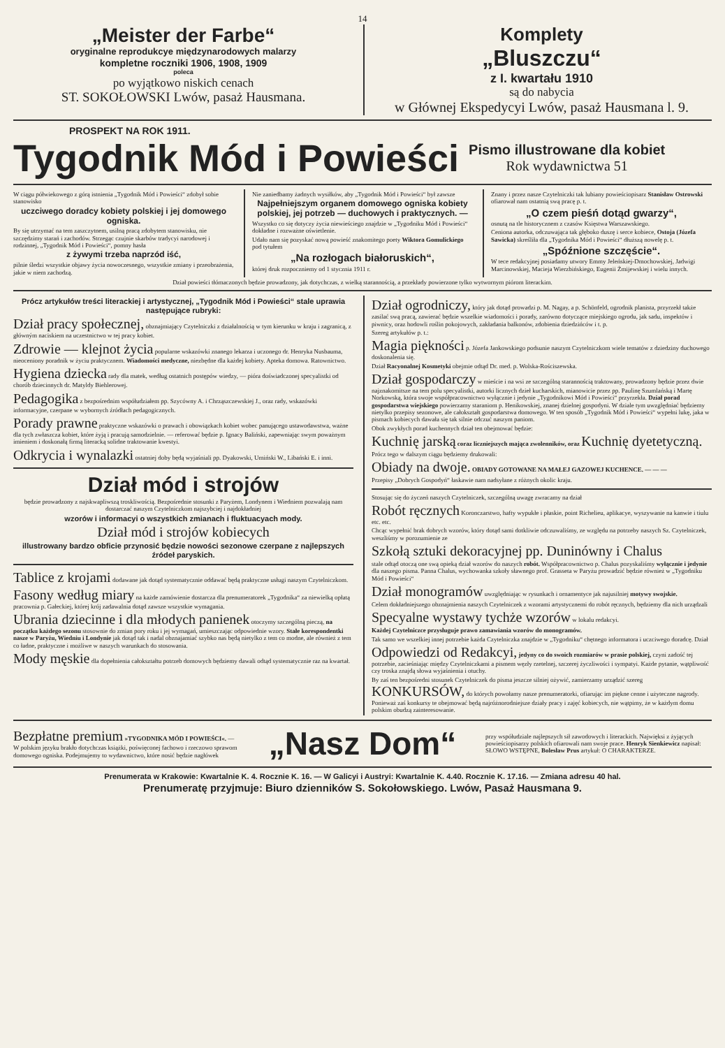14
„Meister der Farbe“
oryginalne reprodukcye międzynarodowych malarzy
kompletne roczniki 1906, 1908, 1909
poleca
po wyjątkowo niskich cenach
ST. SOKOŁOWSKI Lwów, pasaż Hausmana.
Komplety
„Bluszczu“
z I. kwartału 1910
są do nabycia
w Głównej Ekspedycyi Lwów, pasaż Hausmana l. 9.
PROSPEKT NA ROK 1911.
Tygodnik Mód i Powieści
Pismo illustrowane dla kobiet
Rok wydawnictwa 51
W ciągu półwiekowego z górą istnienia „Tygodnik Mód i Powieści“ zdobył sobie stanowisko
uczciwego doradcy kobiety polskiej i jej domowego ogniska.
By się utrzymać na tem zaszczytnem, usilną pracą zdobytem stanowisku, nie szczędzimy starań i zachodów. Strzegąc czujnie skarbów tradycyi narodowej i rodzinnej, „Tygodnik Mód i Powieści“, pomny hasła
z żywymi trzeba naprzód iść,
pilnie śledzi wszystkie objawy życia nowoczesnego, wszystkie zmiany i przeobrażenia, jakie w niem zachodzą.
Nie zaniedbamy żadnych wysiłków, aby „Tygodnik Mód i Powieści“ był zawsze
Najpełniejszym organem domowego ogniska kobiety polskiej, jej potrzeb — duchowych i praktycznych. —
Wszystko co się dotyczy życia niewieściego znajdzie w „Tygodniku Mód i Powieści“ dokładne i rozważne oświetlenie.
Udało nam się pozyskać nową powieść znakomitego poety Wiktora Gomulickiego pod tytułem
„Na rozłogach białoruskich“,
której druk rozpoczniemy od 1 stycznia 1911 r.
Znany i przez nasze Czytelniczki tak lubiany powieściopisarz Stanisław Ostrowski ofiarował nam ostatnią swą pracę p. t.
„O czem pieśń dotąd gwarzy“,
osnutą na tle historycznem z czasów Księstwa Warszawskiego.
Ceniona autorka, odczuwająca tak głęboko duszę i serce kobiece, Ostoja (Józefa Sawicka) skreśliła dla „Tygodnika Mód i Powieści“ dłuższą nowelę p. t.
„Spóźnione szczęście“.
W tece redakcyjnej posiadamy utwory Emmy Jeleńskiej-Dmochowskiej, Jadwigi Marcinowskiej, Macieja Wierzbińskiego, Eugenii Żmijewskiej i wielu innych.
Dział powieści tłómaczonych będzie prowadzony, jak dotychczas, z wielką starannością, a przekłady powierzone tylko wytwornym piórom literackim.
Prócz artykułów treści literackiej i artystycznej, „Tygodnik Mód i Powieści“ stale uprawia następujące rubryki:
Dział pracy społecznej, obznajmiający Czytelniczki z działalnością w tym kierunku w kraju i zagranicą, z główným naciskiem na uczestnictwo w tej pracy kobiet.
Zdrowie — klejnot życia popularne wskazówki znanego lekarza i uczonego dr. Henryka Nusbauma, nieoceniony poradnik w życiu praktycznem. Wiadomości medyczne, niezbędne dla każdej kobiety. Apteka domowa. Ratownictwo.
Hygiena dziecka rady dla matek, według ostatnich postępów wiedzy, — pióra doświadczonej specyalistki od chorób dziecinnych dr. Matyldy Biehlerowej.
Pedagogika z bezpośrednim współudziałem pp. Szycówny A. i Chrząszczewskiej J., oraz rady, wskazówki informacyjne, czerpane w wybornych źródłach pedagogicznych.
Porady prawne praktyczne wskazówki o prawach i obowiązkach kobiet wobec panującego ustawodawstwa, ważne dla tych zwłaszcza kobiet, które żyją i pracują samodzielnie. — referować będzie p. Ignacy Baliński, zapewniając swym poważnym imieniem i doskonałą firmą literacką solidne traktowanie kwestyi.
Odkrycia i wynalazki ostatniej doby będą wyjaśniali pp. Dyakowski, Umiński W., Libański E. i inni.
Dział mód i strojów
będzie prowadzony z najskwapliwszą troskliwością. Bezpośrednie stosunki z Paryżem, Londynem i Wiedniem pozwalają nam dostarczać naszym Czytelniczkom najszybciej i najdokładniej
wzorów i informacyi o wszystkich zmianach i fluktuacyach mody.
Dział mód i strojów kobiecych
illustrowany bardzo obficie przynosić będzie nowości sezonowe czerpane z najlepszych źródeł paryskich.
Tablice z krojami dodawane jak dotąd systematycznie oddawać będą praktyczne usługi naszym Czytelniczkom.
Fasony według miary na każde zamówienie dostarcza dla prenumeratorek „Tygodnika“ za niewielką opłatą pracownia p. Gałeckiej, której krój zadawalnia dotąd zawsze wszystkie wymagania.
Ubrania dziecinne i dla młodych panienek otoczymy szczególną pieczą, na początku każdego sezonu stosownie do zmian pory roku i jej wymagań, umieszczając odpowiednie wzory. Stałe korespondentki nasze w Paryżu, Wiedniu i Londynie jak dotąd tak i nadal obznajamiać szybko nas będą nietylko z tem co modne, ale również z tem co ładne, praktyczne i możliwe w naszych warunkach do stosowania.
Mody męskie dla dopełnienia całokształtu potrzeb domowych będziemy dawali odtąd systematycznie raz na kwartał.
Dział ogrodniczy, który jak dotąd prowadzi p. M. Nagay, a p. Schönfeld, ogrodnik planista, przyrzekł także zasilać swą pracą, zawierać będzie wszelkie wiadomości i porady, zarówno dotyczące miejskiego ogrodu, jak sadu, inspektów i piwnicy, oraz hodowli roślin pokojowych, zakładania balkonów, zdobienia dziedzińców i t. p.
Szereg artykułów p. t.:
Magia piękności p. Józefa Jankowskiego podsunie naszym Czytelniczkom wiele tematów z dziedziny duchowego doskonalenia się.
Dział Racyonalnej Kosmetyki obejmie odtąd Dr. med. p. Wolska-Rościszewska.
Dział gospodarczy w mieście i na wsi ze szczególną starannością traktowany, prowadzony będzie przez dwie najznakomitsze na tem polu specyalistki, autorki licznych dzieł kucharskich, mianowicie przez pp. Paulinę Szumlańską i Martę Norkowską, która swoje współpracownictwo wyłącznie i jedynie „Tygodnikowi Mód i Powieści“ przyrzekła. Dział porad gospodarstwa wiejskiego powierzamy staraniom p. Henikowskiej, znanej dzielnej gospodyni. W dziale tym uwzględniać będziemy nietylko przepisy sezonowe, ale całokształt gospodarstwa domowego. W ten sposób „Tygodnik Mód i Powieści“ wypełni lukę, jaka w pismach kobiecych dawała się tak silnie odczuć naszym paniom.
Obok zwykłych porad kuchennych dział ten obejmować będzie:
Kuchnię jarską coraz liczniejszych mająca zwolenników, oraz Kuchnię dyetetyczną.
Prócz tego w dalszym ciągu będziemy drukowali:
Obiady na dwoje. OBIADY GOTOWANE NA MAŁEJ GAZOWEJ KUCHENCE. — — —
Przepisy „Dobrych Gospodyń“ łaskawie nam nadsyłane z różnych okolic kraju.
Stosując się do życzeń naszych Czytelniczek, szczególną uwagę zwracamy na dział
Robót ręcznych Koronczarstwo, hafty wypukłe i płaskie, point Richelieu, aplikacye, wyszywanie na kanwie i tiulu etc. etc.
Chcąc wypełnić brak dobrych wzorów, który dotąd sami dotkliwie odczuwaliśmy, ze względu na potrzeby naszych Sz. Czytelniczek, weszliśmy w porozumienie ze
Szkołą sztuki dekoracyjnej pp. Duninówny i Chalus
stale odtąd otoczą one swą opieką dział wzorów do naszych robót. Współpracownictwo p. Chalus pozyskaliśmy wyłącznie i jedynie dla naszego pisma. Panna Chalus, wychowanka szkoły sławnego prof. Grasseta w Paryżu prowadzić będzie również w „Tygodniku Mód i Powieści“
Dział monogramów uwzględniając w rysunkach i ornamentyce jak najusilniej motywy swojskie.
Celem dokładniejszego obznajmienia naszych Czytelniczek z wzorami artystycznemi do robót ręcznych, będziemy dla nich urządzali
Specyalne wystawy tychże wzorów w lokalu redakcyi.
Każdej Czytelniczce przysługuje prawo zamawiania wzorów do monogramów.
Tak samo we wszelkiej innej potrzebie każda Czytelniczka znajdzie w „Tygodniku“ chętnego informatora i uczciwego doradcę. Dział
Odpowiedzi od Redakcyi, jedyny co do swoich rozmiarów w prasie polskiej, czyni zadość tej potrzebie, zacieśniając między Czytelniczkami a pismem węzły rzetelnej, szczerej życzliwości i sympatyi. Każde pytanie, wątpliwość czy troska znajdą słowa wyjaśnienia i otuchy.
By zaś ten bezpośredni stosunek Czytelniczek do pisma jeszcze silniej ożywić, zamierzamy urządzić szereg KONKURSÓW, do których powołamy nasze prenumeratorki, ofiarując im piękne cenne i użyteczne nagrody. Ponieważ zaś konkursy te obejmować będą najróżnorodniejsze działy pracy i zajęć kobiecych, nie wątpimy, że w każdym domu polskim obudzą zainteresowanie.
Bezpłatne premium »TYGODNIKA MÓD I POWIEŚCI«. — W polskim języku brakło dotychczas książki, poświęconej fachowo i rzeczowo sprawom domowego ogniska. Podejmujemy to wydawnictwo, które nosić będzie nagłówek
„Nasz Dom“
przy współudziale najlepszych sił zawodowych i literackich. Najwięksi z żyjących powieściopisarzy polskich ofiarowali nam swoje prace. Henryk Sienkiewicz napisał: SŁOWO WSTĘPNE, Bolesław Prus artykuł: O CHARAKTERZE.
Prenumerata w Krakowie: Kwartalnie K. 4. Rocznie K. 16. — W Galicyi i Austryi: Kwartalnie K. 4.40. Rocznie K. 17.16. — Zmiana adresu 40 hal.
Prenumeratę przyjmuje: Biuro dzienników S. Sokołowskiego. Lwów, Pasaż Hausmana 9.